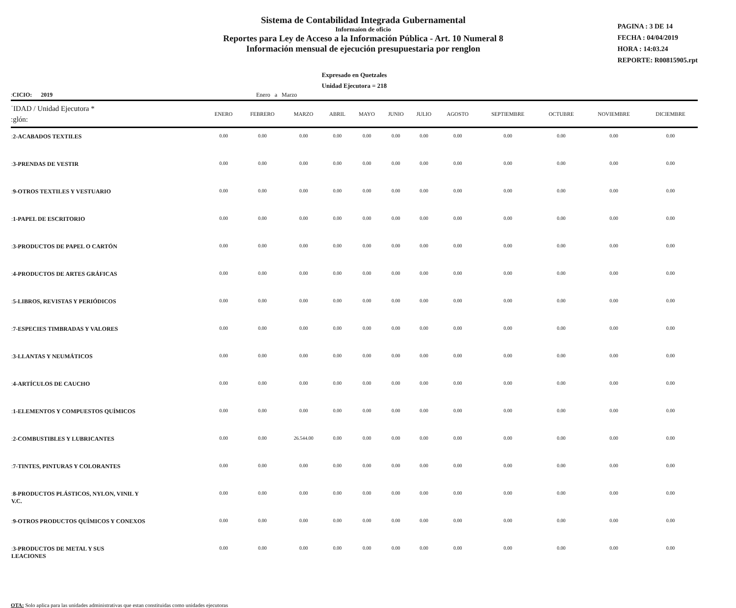Sistema de Contabilidad Integrada Gubernamental
Informaíon de oficio
Reportes para Ley de Acceso a la Información Pública - Art. 10 Numeral 8
Información mensual de ejecución presupuestaria por renglon
PAGINA : 3 DE 14
FECHA : 04/04/2019
HORA : 14:03.24
REPORTE: R00815905.rpt
Expresado en Quetzales
Unidad Ejecutora = 218
ːCICIO: 2019 Enero a Marzo
| ˈIDAD / Unidad Ejecutora * ːglón: | ENERO | FEBRERO | MARZO | ABRIL | MAYO | JUNIO | JULIO | AGOSTO | SEPTIEMBRE | OCTUBRE | NOVIEMBRE | DICIEMBRE |
| --- | --- | --- | --- | --- | --- | --- | --- | --- | --- | --- | --- | --- |
| ː2-ACABADOS TEXTILES | 0.00 | 0.00 | 0.00 | 0.00 | 0.00 | 0.00 | 0.00 | 0.00 | 0.00 | 0.00 | 0.00 | 0.00 |
| ː3-PRENDAS DE VESTIR | 0.00 | 0.00 | 0.00 | 0.00 | 0.00 | 0.00 | 0.00 | 0.00 | 0.00 | 0.00 | 0.00 | 0.00 |
| ː9-OTROS TEXTILES Y VESTUARIO | 0.00 | 0.00 | 0.00 | 0.00 | 0.00 | 0.00 | 0.00 | 0.00 | 0.00 | 0.00 | 0.00 | 0.00 |
| ː1-PAPEL DE ESCRITORIO | 0.00 | 0.00 | 0.00 | 0.00 | 0.00 | 0.00 | 0.00 | 0.00 | 0.00 | 0.00 | 0.00 | 0.00 |
| ː3-PRODUCTOS DE PAPEL O CARTÓN | 0.00 | 0.00 | 0.00 | 0.00 | 0.00 | 0.00 | 0.00 | 0.00 | 0.00 | 0.00 | 0.00 | 0.00 |
| ː4-PRODUCTOS DE ARTES GRÁFICAS | 0.00 | 0.00 | 0.00 | 0.00 | 0.00 | 0.00 | 0.00 | 0.00 | 0.00 | 0.00 | 0.00 | 0.00 |
| ː5-LIBROS, REVISTAS Y PERIÓDICOS | 0.00 | 0.00 | 0.00 | 0.00 | 0.00 | 0.00 | 0.00 | 0.00 | 0.00 | 0.00 | 0.00 | 0.00 |
| ː7-ESPECIES TIMBRADAS Y VALORES | 0.00 | 0.00 | 0.00 | 0.00 | 0.00 | 0.00 | 0.00 | 0.00 | 0.00 | 0.00 | 0.00 | 0.00 |
| ː3-LLANTAS Y NEUMÁTICOS | 0.00 | 0.00 | 0.00 | 0.00 | 0.00 | 0.00 | 0.00 | 0.00 | 0.00 | 0.00 | 0.00 | 0.00 |
| ː4-ARTÍCULOS DE CAUCHO | 0.00 | 0.00 | 0.00 | 0.00 | 0.00 | 0.00 | 0.00 | 0.00 | 0.00 | 0.00 | 0.00 | 0.00 |
| ː1-ELEMENTOS Y COMPUESTOS QUÍMICOS | 0.00 | 0.00 | 0.00 | 0.00 | 0.00 | 0.00 | 0.00 | 0.00 | 0.00 | 0.00 | 0.00 | 0.00 |
| ː2-COMBUSTIBLES Y LUBRICANTES | 0.00 | 0.00 | 26.544.00 | 0.00 | 0.00 | 0.00 | 0.00 | 0.00 | 0.00 | 0.00 | 0.00 | 0.00 |
| ː7-TINTES, PINTURAS Y COLORANTES | 0.00 | 0.00 | 0.00 | 0.00 | 0.00 | 0.00 | 0.00 | 0.00 | 0.00 | 0.00 | 0.00 | 0.00 |
| ː8-PRODUCTOS PLÁSTICOS, NYLON, VINIL Y V.C. | 0.00 | 0.00 | 0.00 | 0.00 | 0.00 | 0.00 | 0.00 | 0.00 | 0.00 | 0.00 | 0.00 | 0.00 |
| ː9-OTROS PRODUCTOS QUÍMICOS Y CONEXOS | 0.00 | 0.00 | 0.00 | 0.00 | 0.00 | 0.00 | 0.00 | 0.00 | 0.00 | 0.00 | 0.00 | 0.00 |
| ː3-PRODUCTOS DE METAL Y SUS LEACIONES | 0.00 | 0.00 | 0.00 | 0.00 | 0.00 | 0.00 | 0.00 | 0.00 | 0.00 | 0.00 | 0.00 | 0.00 |
OTA: Solo aplica para las unidades administrativas que estan constituidas como unidades ejecutoras